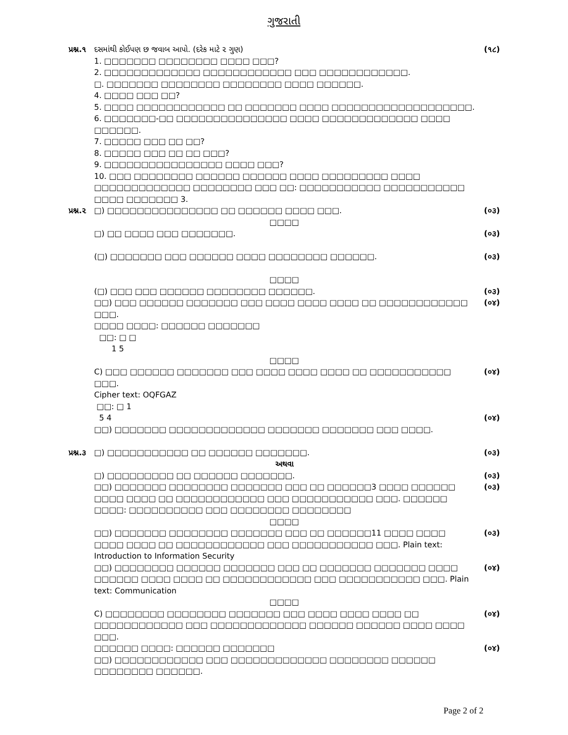ગુજરાતી
પ્રશ્ન.૧ દસમાંથી કોઈપણ છ જવાબ આપો. (દરેક માટે ૨ ગુણ) (૧૮)
1. □□□□□□□ □□□□□□□□ □□□□ □□□?
2. □□□□□□□□□□□□□ □□□□□□□□□□□□ □□□ □□□□□□□□□□□□.
□. □□□□□□□ □□□□□□□□ □□□□□□□□ □□□□ □□□□□□.
4. □□□□ □□□ □□?
5. □□□□ □□□□□□□□□□□□ □□ □□□□□□□ □□□□ □□□□□□□□□□□□□□□□□□□.
6. □□□□□□□-□□ □□□□□□□□□□□□□□□ □□□□ □□□□□□□□□□□□□ □□□□ □□□□□□.
7. □□□□□ □□□ □□ □□?
8. □□□□□ □□□ □□ □□ □□□?
9. □□□□□□□□□□□□□□□□ □□□□ □□□?
10. □□□ □□□□□□□□ □□□□□□ □□□□□□ □□□□ □□□□□□□□□ □□□□ □□□□□□□□□□□□□ □□□□□□□□ □□□ □□: □□□□□□□□□□□ □□□□□□□□□□□ □□□□ □□□□□□□ 3.
પ્રશ્ન.૨ □) □□□□□□□□□□□□□□□ □□ □□□□□□ □□□□ □□□. (૦૩)
□□□□
□) □□ □□□□ □□□ □□□□□□□.
(□) □□□□□□□ □□□ □□□□□□ □□□□ □□□□□□□□ □□□□□□.
(૦૩)
(૦૩)
□□□□
(□) □□□ □□□ □□□□□□ □□□□□□□□ □□□□□□.
□□) □□□ □□□□□□ □□□□□□□ □□□ □□□□ □□□□ □□□□ □□ □□□□□□□□□□□□ □□□.
□□□□ □□□□: □□□□□□ □□□□□□□
□□: □ □
1 5 (૦૩)
(૦૪)
□□□□
C) □□□ □□□□□□ □□□□□□□ □□□ □□□□ □□□□ □□□□ □□ □□□□□□□□□□□ □□□.
Cipher text: OQFGAZ
□□: □ 1
5 4
□□) □□□□□□□ □□□□□□□□□□□□□ □□□□□□□ □□□□□□□ □□□ □□□□. (૦૪)
(૦૪)
પ્રશ્ન.૩ □) □□□□□□□□□□□ □□ □□□□□□ □□□□□□□. (૦૩)
અથવા
□) □□□□□□□□□ □□ □□□□□□ □□□□□□□.
□□) □□□□□□□ □□□□□□□□ □□□□□□□ □□□ □□ □□□□□□3 □□□□ □□□□□□ □□□□ □□□□ □□ □□□□□□□□□□□□ □□□ □□□□□□□□□□□ □□□. □□□□□□ □□□□: □□□□□□□□□□ □□□ □□□□□□□□ □□□□□□□□ (૦૩)
(૦૩)
□□□□
□□) □□□□□□□ □□□□□□□□ □□□□□□□ □□□ □□ □□□□□□11 □□□□ □□□□ □□□□ □□□□ □□ □□□□□□□□□□□□ □□□ □□□□□□□□□□□ □□□. Plain text: Introduction to Information Security
□□) □□□□□□□□ □□□□□□ □□□□□□□ □□□ □□ □□□□□□□ □□□□□□□ □□□□ □□□□□□ □□□□ □□□□ □□ □□□□□□□□□□□□ □□□ □□□□□□□□□□□ □□□. Plain text: Communication (૦૩)
(૦૪)
□□□□
C) □□□□□□□□ □□□□□□□□ □□□□□□□ □□□ □□□□ □□□□ □□□□ □□ □□□□□□□□□□□□ □□□ □□□□□□□□□□□□□ □□□□□□ □□□□□□ □□□□ □□□□ □□□.
□□□□□□ □□□□: □□□□□□ □□□□□□□
□□) □□□□□□□□□□□□ □□□ □□□□□□□□□□□□□ □□□□□□□□ □□□□□□ □□□□□□□□ □□□□□□. (૦૪)
(૦૪)
Page 2 of 2